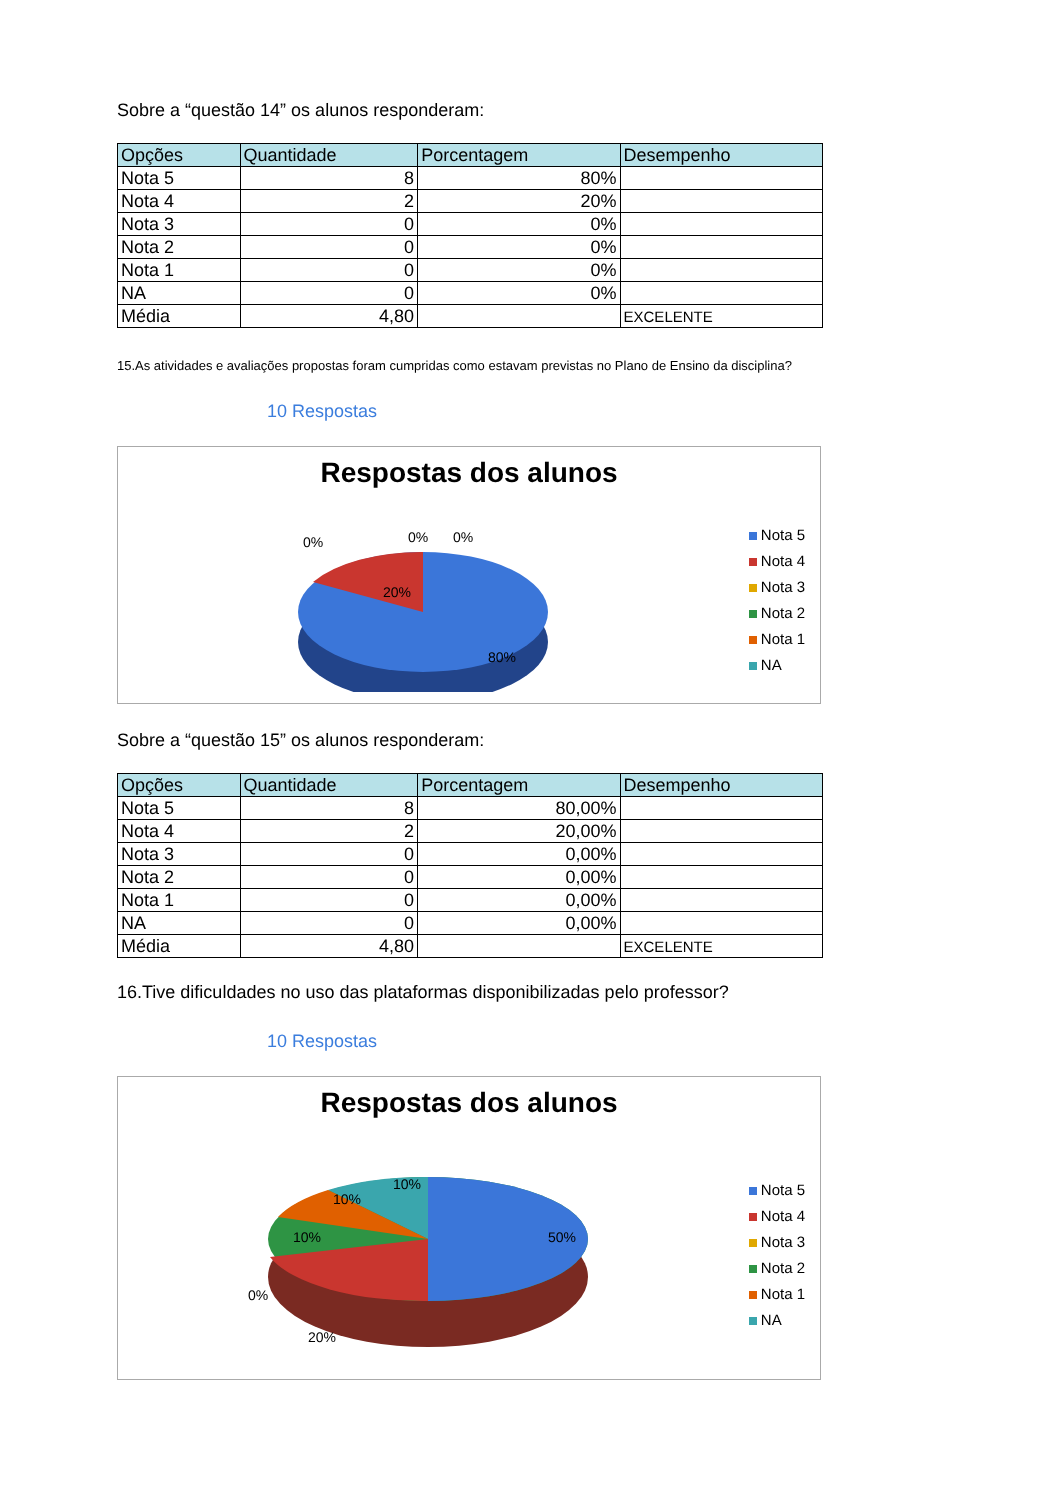Sobre a “questão 14” os alunos responderam:
| Opções | Quantidade | Porcentagem | Desempenho |
| --- | --- | --- | --- |
| Nota 5 | 8 | 80% | |
| Nota 4 | 2 | 20% | |
| Nota 3 | 0 | 0% | |
| Nota 2 | 0 | 0% | |
| Nota 1 | 0 | 0% | |
| NA | 0 | 0% | |
| Média | 4,80 | | EXCELENTE |
15.As atividades e avaliações propostas foram cumpridas como estavam previstas no Plano de Ensino da disciplina?
10 Respostas
Respostas dos alunos
20%
80%
0%
0%
0%
Nota 5
Nota 4
Nota 3
Nota 2
Nota 1
NA
Sobre a “questão 15” os alunos responderam:
| Opções | Quantidade | Porcentagem | Desempenho |
| --- | --- | --- | --- |
| Nota 5 | 8 | 80,00% | |
| Nota 4 | 2 | 20,00% | |
| Nota 3 | 0 | 0,00% | |
| Nota 2 | 0 | 0,00% | |
| Nota 1 | 0 | 0,00% | |
| NA | 0 | 0,00% | |
| Média | 4,80 | | EXCELENTE |
16.Tive dificuldades no uso das plataformas disponibilizadas pelo professor?
10 Respostas
Respostas dos alunos
50%
20%
10%
10%
10%
0%
Nota 5
Nota 4
Nota 3
Nota 2
Nota 1
NA